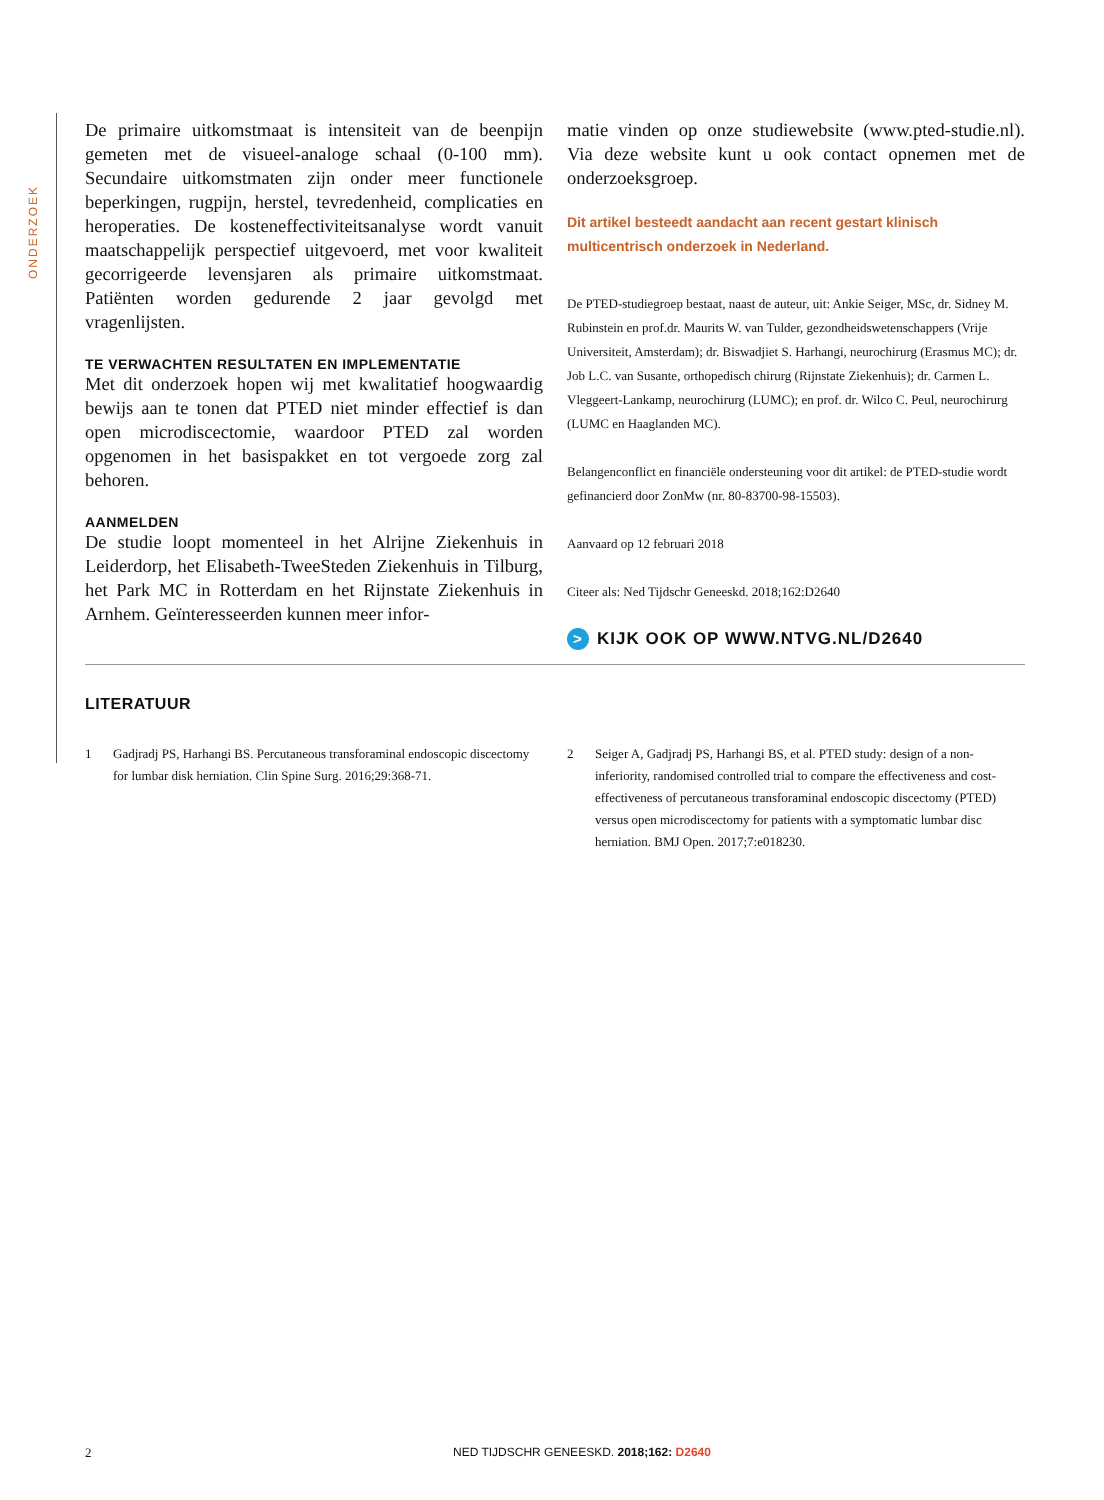ONDERZOEK
De primaire uitkomstmaat is intensiteit van de beenpijn gemeten met de visueel-analoge schaal (0-100 mm). Secundaire uitkomstmaten zijn onder meer functionele beperkingen, rugpijn, herstel, tevredenheid, complicaties en heroperaties. De kosteneffectiviteitsanalyse wordt vanuit maatschappelijk perspectief uitgevoerd, met voor kwaliteit gecorrigeerde levensjaren als primaire uitkomstmaat. Patiënten worden gedurende 2 jaar gevolgd met vragenlijsten.
TE VERWACHTEN RESULTATEN EN IMPLEMENTATIE
Met dit onderzoek hopen wij met kwalitatief hoogwaardig bewijs aan te tonen dat PTED niet minder effectief is dan open microdiscectomie, waardoor PTED zal worden opgenomen in het basispakket en tot vergoede zorg zal behoren.
AANMELDEN
De studie loopt momenteel in het Alrijne Ziekenhuis in Leiderdorp, het Elisabeth-TweeSteden Ziekenhuis in Tilburg, het Park MC in Rotterdam en het Rijnstate Ziekenhuis in Arnhem. Geïnteresseerden kunnen meer infor-
matie vinden op onze studiewebsite (www.pted-studie.nl). Via deze website kunt u ook contact opnemen met de onderzoeksgroep.
Dit artikel besteedt aandacht aan recent gestart klinisch multicentrisch onderzoek in Nederland.
De PTED-studiegroep bestaat, naast de auteur, uit: Ankie Seiger, MSc, dr. Sidney M. Rubinstein en prof.dr. Maurits W. van Tulder, gezondheidswetenschappers (Vrije Universiteit, Amsterdam); dr. Biswadjiet S. Harhangi, neurochirurg (Erasmus MC); dr. Job L.C. van Susante, orthopedisch chirurg (Rijnstate Ziekenhuis); dr. Carmen L. Vleggeert-Lankamp, neurochirurg (LUMC); en prof. dr. Wilco C. Peul, neurochirurg (LUMC en Haaglanden MC).
Belangenconflict en financiële ondersteuning voor dit artikel: de PTED-studie wordt gefinancierd door ZonMw (nr. 80-83700-98-15503).
Aanvaard op 12 februari 2018
Citeer als: Ned Tijdschr Geneeskd. 2018;162:D2640
>
KIJK OOK OP WWW.NTVG.NL/D2640
LITERATUUR
1 Gadjradj PS, Harhangi BS. Percutaneous transforaminal endoscopic discectomy for lumbar disk herniation. Clin Spine Surg. 2016;29:368-71.
2 Seiger A, Gadjradj PS, Harhangi BS, et al. PTED study: design of a non-inferiority, randomised controlled trial to compare the effectiveness and cost-effectiveness of percutaneous transforaminal endoscopic discectomy (PTED) versus open microdiscectomy for patients with a symptomatic lumbar disc herniation. BMJ Open. 2017;7:e018230.
2 NED TIJDSCHR GENEESKD. 2018;162: D2640